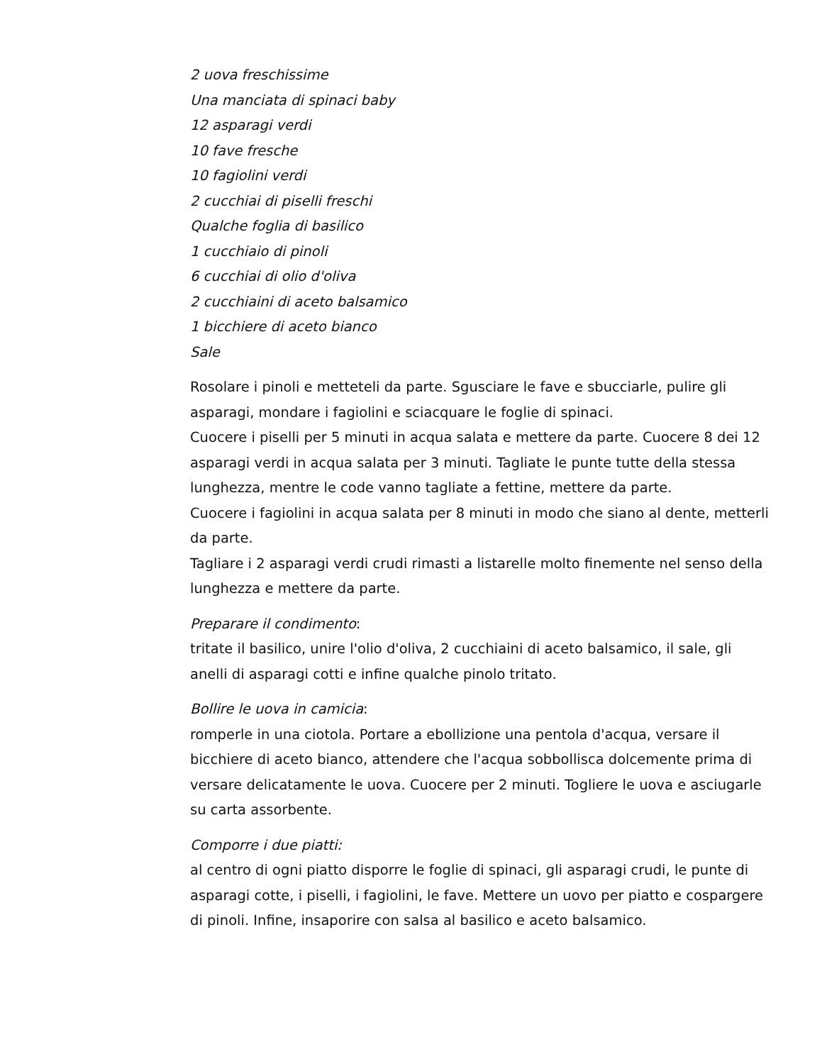2 uova freschissime
Una manciata di spinaci baby
12 asparagi verdi
10 fave fresche
10 fagiolini verdi
2 cucchiai di piselli freschi
Qualche foglia di basilico
1 cucchiaio di pinoli
6 cucchiai di olio d'oliva
2 cucchiaini di aceto balsamico
1 bicchiere di aceto bianco
Sale
Rosolare i pinoli e metteteli da parte. Sgusciare le fave e sbucciarle, pulire gli asparagi, mondare i fagiolini e sciacquare le foglie di spinaci.
Cuocere i piselli per 5 minuti in acqua salata e mettere da parte. Cuocere 8 dei 12 asparagi verdi in acqua salata per 3 minuti. Tagliate le punte tutte della stessa lunghezza, mentre le code vanno tagliate a fettine, mettere da parte.
Cuocere i fagiolini in acqua salata per 8 minuti in modo che siano al dente, metterli da parte.
Tagliare i 2 asparagi verdi crudi rimasti a listarelle molto finemente nel senso della lunghezza e mettere da parte.
Preparare il condimento:
tritate il basilico, unire l'olio d'oliva, 2 cucchiaini di aceto balsamico, il sale, gli anelli di asparagi cotti e infine qualche pinolo tritato.
Bollire le uova in camicia:
romperle in una ciotola. Portare a ebollizione una pentola d'acqua, versare il bicchiere di aceto bianco, attendere che l'acqua sobbollisca dolcemente prima di versare delicatamente le uova. Cuocere per 2 minuti. Togliere le uova e asciugarle su carta assorbente.
Comporre i due piatti:
al centro di ogni piatto disporre le foglie di spinaci, gli asparagi crudi, le punte di asparagi cotte, i piselli, i fagiolini, le fave. Mettere un uovo per piatto e cospargere di pinoli. Infine, insaporire con salsa al basilico e aceto balsamico.